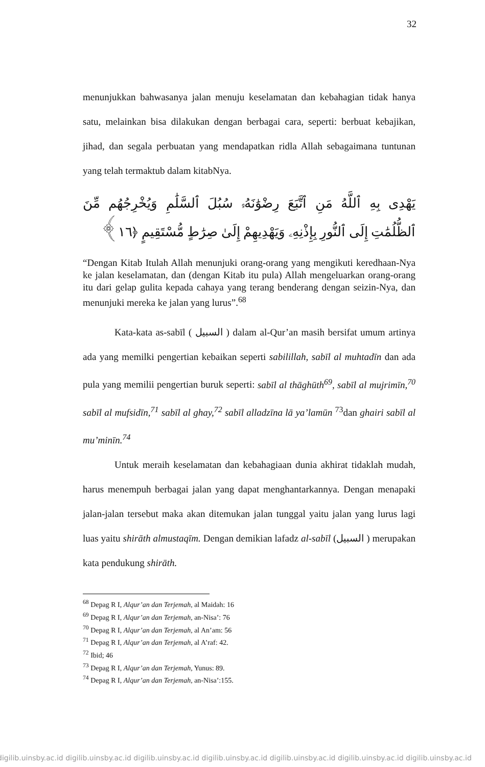32
menunjukkan bahwasanya jalan menuju keselamatan dan kebahagian tidak hanya satu, melainkan bisa dilakukan dengan berbagai cara, seperti: berbuat kebajikan, jihad, dan segala perbuatan yang mendapatkan ridla Allah sebagaimana tuntunan yang telah termaktub dalam kitabNya.
يَهْدِى بِهِ ٱللَّهُ مَنِ ٱتَّبَعَ رِضْوَٰنَهُۥ سُبُلَ ٱلسَّلَٰمِ وَيُخْرِجُهُم مِّنَ ٱلظُّلُمَٰتِ إِلَى ٱلنُّورِ بِإِذْنِهِۦ وَيَهْدِيهِمْ إِلَىٰ صِرَٰطٍ مُّسْتَقِيمٍ ﴿١٦﴾
“Dengan Kitab Itulah Allah menunjuki orang-orang yang mengikuti keredhaan-Nya ke jalan keselamatan, dan (dengan Kitab itu pula) Allah mengeluarkan orang-orang itu dari gelap gulita kepada cahaya yang terang benderang dengan seizin-Nya, dan menunjuki mereka ke jalan yang lurus”.<sup>68</sup>
Kata-kata as-sabīl ( السبيل ) dalam al-Qur’an masih bersifat umum artinya ada yang memilki pengertian kebaikan seperti sabilillah, sabīl al muhtadīn dan ada pula yang memilii pengertian buruk seperti: sabīl al thāghūth<sup>69</sup>, sabīl al mujrimīn,<sup>70</sup> sabīl al mufsidīn,<sup>71</sup> sabīl al ghay,<sup>72</sup> sabīl alladzīna lā ya’lamūn <sup>73</sup>dan ghairi sabīl al mu’minīn.<sup>74</sup>
Untuk meraih keselamatan dan kebahagiaan dunia akhirat tidaklah mudah, harus menempuh berbagai jalan yang dapat menghantarkannya. Dengan menapaki jalan-jalan tersebut maka akan ditemukan jalan tunggal yaitu jalan yang lurus lagi luas yaitu shirāth almustaqīm. Dengan demikian lafadz al-sabīl (السبيل ) merupakan kata pendukung shirāth.
<sup>68</sup> Depag R I, Alqur’an dan Terjemah, al Maidah: 16
<sup>69</sup> Depag R I, Alqur’an dan Terjemah, an-Nisa’: 76
<sup>70</sup> Depag R I, Alqur’an dan Terjemah, al An’am: 56
<sup>71</sup> Depag R I, Alqur’an dan Terjemah, al A’raf: 42.
<sup>72</sup> Ibid; 46
<sup>73</sup> Depag R I, Alqur’an dan Terjemah, Yunus: 89.
<sup>74</sup> Depag R I, Alqur’an dan Terjemah, an-Nisa’:155.
digilib.uinsby.ac.id digilib.uinsby.ac.id digilib.uinsby.ac.id digilib.uinsby.ac.id digilib.uinsby.ac.id digilib.uinsby.ac.id digilib.uinsby.ac.id